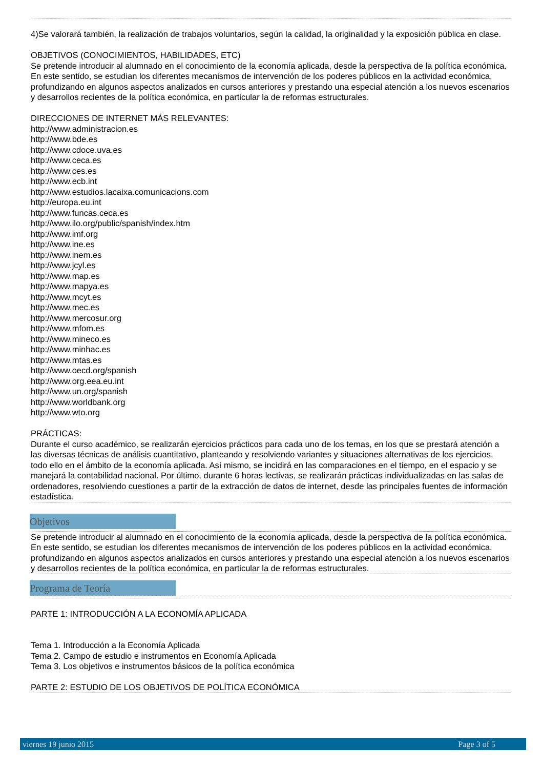4)Se valorará también, la realización de trabajos voluntarios, según la calidad, la originalidad y la exposición pública en clase.
OBJETIVOS (CONOCIMIENTOS, HABILIDADES, ETC)
Se pretende introducir al alumnado en el conocimiento de la economía aplicada, desde la perspectiva de la política económica. En este sentido, se estudian los diferentes mecanismos de intervención de los poderes públicos en la actividad económica, profundizando en algunos aspectos analizados en cursos anteriores y prestando una especial atención a los nuevos escenarios y desarrollos recientes de la política económica, en particular la de reformas estructurales.
DIRECCIONES DE INTERNET MÁS RELEVANTES:
http://www.administracion.es
http://www.bde.es
http://www.cdoce.uva.es
http://www.ceca.es
http://www.ces.es
http://www.ecb.int
http://www.estudios.lacaixa.comunicacions.com
http://europa.eu.int
http://www.funcas.ceca.es
http://www.ilo.org/public/spanish/index.htm
http://www.imf.org
http://www.ine.es
http://www.inem.es
http://www.jcyl.es
http://www.map.es
http://www.mapya.es
http://www.mcyt.es
http://www.mec.es
http://www.mercosur.org
http://www.mfom.es
http://www.mineco.es
http://www.minhac.es
http://www.mtas.es
http://www.oecd.org/spanish
http://www.org.eea.eu.int
http://www.un.org/spanish
http://www.worldbank.org
http://www.wto.org
PRÁCTICAS:
Durante el curso académico, se realizarán ejercicios prácticos para cada uno de los temas, en los que se prestará atención a las diversas técnicas de análisis cuantitativo, planteando y resolviendo variantes y situaciones alternativas de los ejercicios, todo ello en el ámbito de la economía aplicada. Así mismo, se incidirá en las comparaciones en el tiempo, en el espacio y se manejará la contabilidad nacional. Por último, durante 6 horas lectivas, se realizarán prácticas individualizadas en las salas de ordenadores, resolviendo cuestiones a partir de la extracción de datos de internet, desde las principales fuentes de información estadística.
Objetivos
Se pretende introducir al alumnado en el conocimiento de la economía aplicada, desde la perspectiva de la política económica. En este sentido, se estudian los diferentes mecanismos de intervención de los poderes públicos en la actividad económica, profundizando en algunos aspectos analizados en cursos anteriores y prestando una especial atención a los nuevos escenarios y desarrollos recientes de la política económica, en particular la de reformas estructurales.
Programa de Teoría
PARTE 1: INTRODUCCIÓN A LA ECONOMÍA APLICADA
Tema 1. Introducción a la Economía Aplicada
Tema 2. Campo de estudio e instrumentos en Economía Aplicada
Tema 3. Los objetivos e instrumentos básicos de la política económica
PARTE 2: ESTUDIO DE LOS OBJETIVOS DE POLÍTICA ECONÓMICA
viernes 19 junio 2015 Page 3 of 5